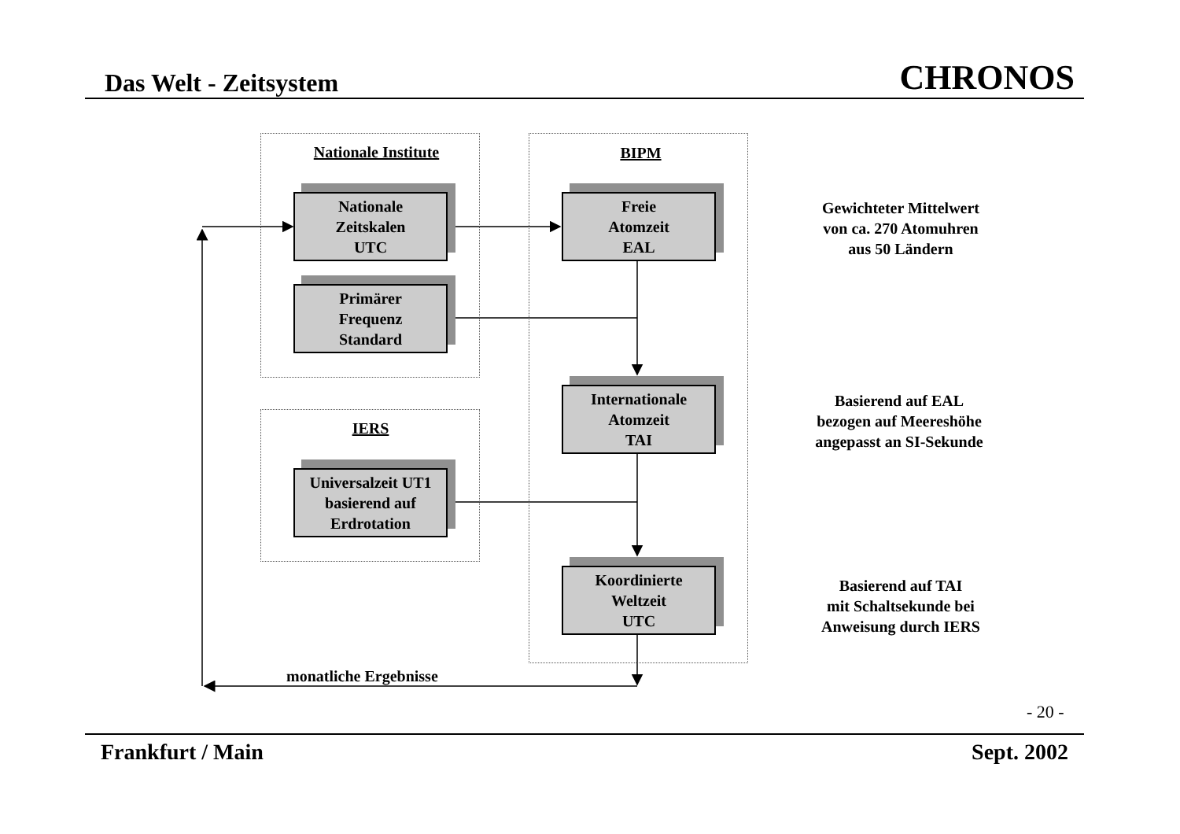Das Welt - Zeitsystem CHRONOS
Nationale Institute BIPM
IERS
Nationale
Zeitskalen
UTC
Primärer
Frequenz
Standard
Universalzeit UT1
basierend auf
Erdrotation
Freie
Atomzeit
EAL
Internationale
Atomzeit
TAI
Koordinierte
Weltzeit
UTC
Gewichteter Mittelwert
von ca. 270 Atomuhren
aus 50 Ländern
Basierend auf EAL
bezogen auf Meereshöhe
angepasst an SI-Sekunde
Basierend auf TAI
mit Schaltsekunde bei
Anweisung durch IERS
monatliche Ergebnisse
- 20 -
Frankfurt / Main Sept. 2002